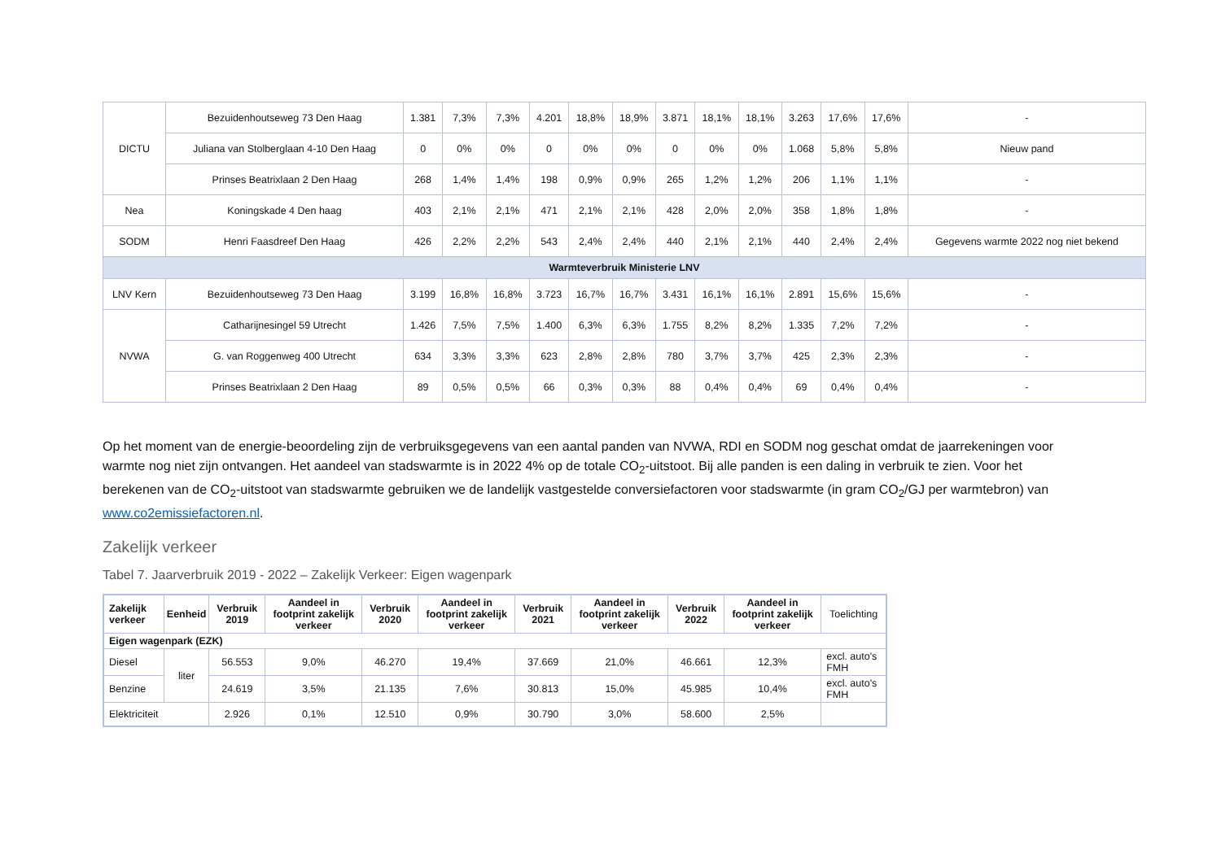| DICTU | Bezuidenhoutseweg 73 Den Haag | 1.381 | 7,3% | 7,3% | 4.201 | 18,8% | 18,9% | 3.871 | 18,1% | 18,1% | 3.263 | 17,6% | 17,6% | - |
| | Juliana van Stolberglaan 4-10 Den Haag | 0 | 0% | 0% | 0 | 0% | 0% | 0 | 0% | 0% | 1.068 | 5,8% | 5,8% | Nieuw pand |
| | Prinses Beatrixlaan 2 Den Haag | 268 | 1,4% | 1,4% | 198 | 0,9% | 0,9% | 265 | 1,2% | 1,2% | 206 | 1,1% | 1,1% | - |
| Nea | Koningskade 4 Den haag | 403 | 2,1% | 2,1% | 471 | 2,1% | 2,1% | 428 | 2,0% | 2,0% | 358 | 1,8% | 1,8% | - |
| SODM | Henri Faasdreef Den Haag | 426 | 2,2% | 2,2% | 543 | 2,4% | 2,4% | 440 | 2,1% | 2,1% | 440 | 2,4% | 2,4% | Gegevens warmte 2022 nog niet bekend |
| Warmteverbruik Ministerie LNV | | | | | | | | | | | | | | |
| LNV Kern | Bezuidenhoutseweg 73 Den Haag | 3.199 | 16,8% | 16,8% | 3.723 | 16,7% | 16,7% | 3.431 | 16,1% | 16,1% | 2.891 | 15,6% | 15,6% | - |
| NVWA | Catharijnesingel 59 Utrecht | 1.426 | 7,5% | 7,5% | 1.400 | 6,3% | 6,3% | 1.755 | 8,2% | 8,2% | 1.335 | 7,2% | 7,2% | - |
| | G. van Roggenweg 400 Utrecht | 634 | 3,3% | 3,3% | 623 | 2,8% | 2,8% | 780 | 3,7% | 3,7% | 425 | 2,3% | 2,3% | - |
| | Prinses Beatrixlaan 2 Den Haag | 89 | 0,5% | 0,5% | 66 | 0,3% | 0,3% | 88 | 0,4% | 0,4% | 69 | 0,4% | 0,4% | - |
Op het moment van de energie-beoordeling zijn de verbruiksgegevens van een aantal panden van NVWA, RDI en SODM nog geschat omdat de jaarrekeningen voor warmte nog niet zijn ontvangen. Het aandeel van stadswarmte is in 2022 4% op de totale CO<sub>2</sub>-uitstoot. Bij alle panden is een daling in verbruik te zien. Voor het berekenen van de CO<sub>2</sub>-uitstoot van stadswarmte gebruiken we de landelijk vastgestelde conversiefactoren voor stadswarmte (in gram CO<sub>2</sub>/GJ per warmtebron) van www.co2emissiefactoren.nl.
Zakelijk verkeer
Tabel 7. Jaarverbruik 2019 - 2022 – Zakelijk Verkeer: Eigen wagenpark
| Zakelijk verkeer | Eenheid | Verbruik 2019 | Aandeel in footprint zakelijk verkeer | Verbruik 2020 | Aandeel in footprint zakelijk verkeer | Verbruik 2021 | Aandeel in footprint zakelijk verkeer | Verbruik 2022 | Aandeel in footprint zakelijk verkeer | Toelichting |
| Eigen wagenpark (EZK) | | | | | | | | | | |
| Diesel | liter | 56.553 | 9,0% | 46.270 | 19,4% | 37.669 | 21,0% | 46.661 | 12,3% | excl. auto's FMH |
| Benzine | | 24.619 | 3,5% | 21.135 | 7,6% | 30.813 | 15,0% | 45.985 | 10,4% | excl. auto's FMH |
| Elektriciteit | | 2.926 | 0,1% | 12.510 | 0,9% | 30.790 | 3,0% | 58.600 | 2,5% | |